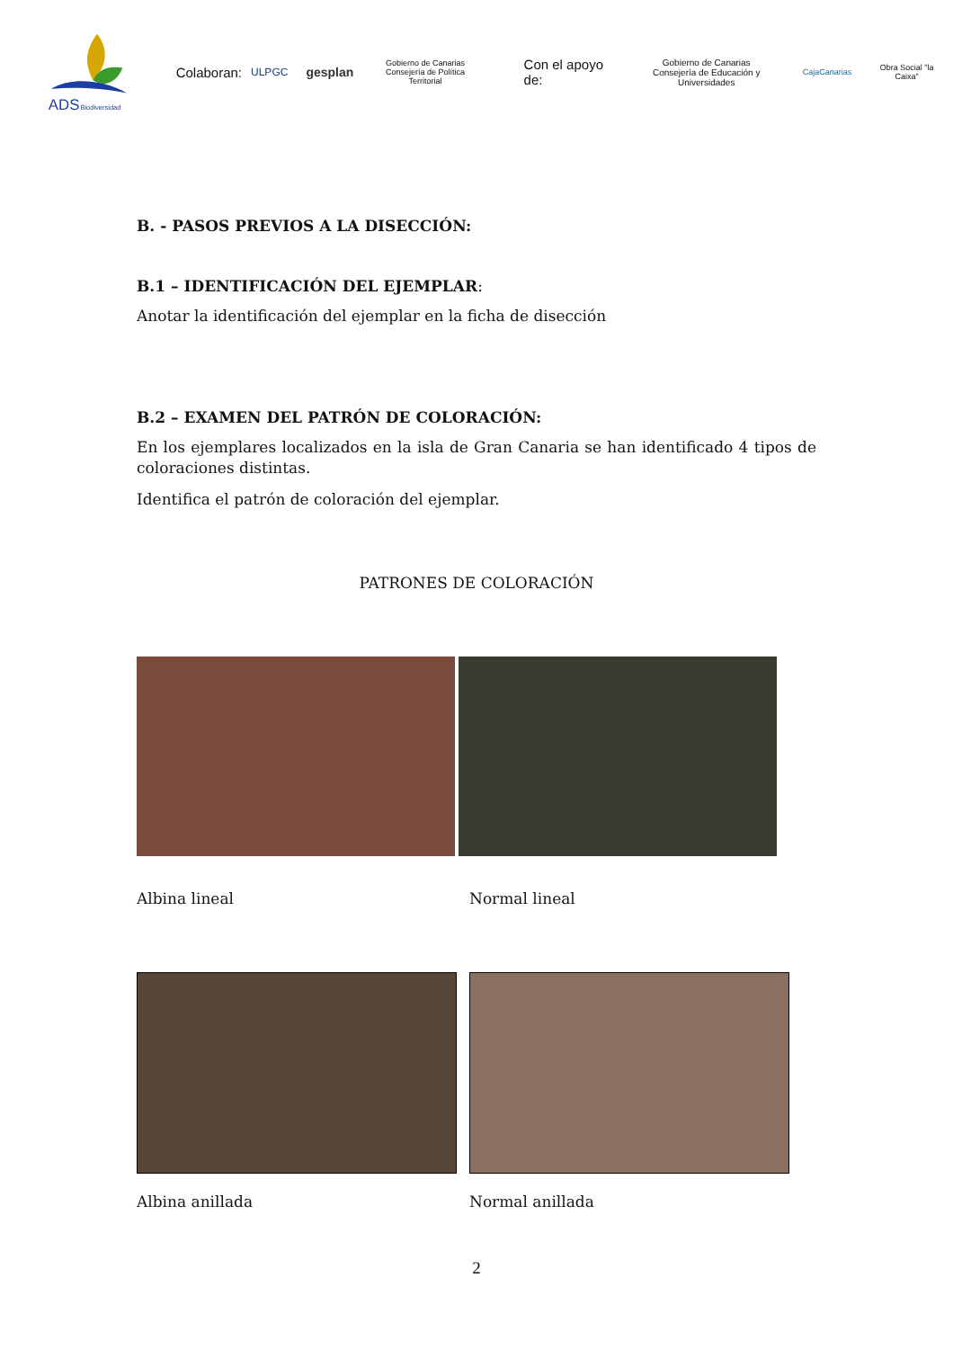ADS
Biodiversidad
Colaboran: ULPGC gesplan Gobierno de Canarias
Consejería de Política Territorial Con el apoyo de: Gobierno de Canarias
Consejería de Educación y Universidades CajaCanarias Obra Social "la Caixa"
B. - PASOS PREVIOS A LA DISECCIÓN:
B.1 – IDENTIFICACIÓN DEL EJEMPLAR:
Anotar la identificación del ejemplar en la ficha de disección
B.2 – EXAMEN DEL PATRÓN DE COLORACIÓN:
En los ejemplares localizados en la isla de Gran Canaria se han identificado 4 tipos de coloraciones distintas.
Identifica el patrón de coloración del ejemplar.
PATRONES DE COLORACIÓN
Albina lineal Normal lineal
Albina anillada Normal anillada
2